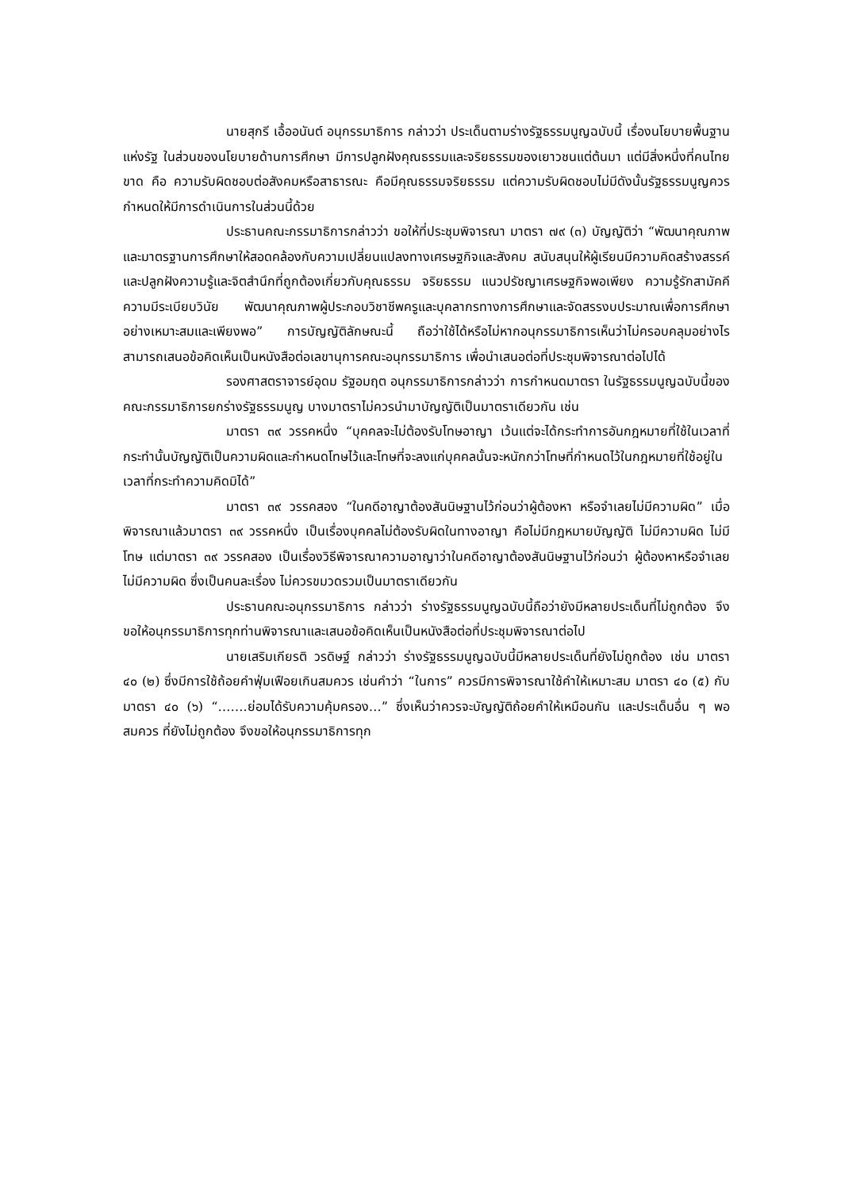นายสุกรี เอื้ออนันต์ อนุกรรมาธิการ กล่าวว่า ประเด็นตามร่างรัฐธรรมนูญฉบับนี้ เรื่องนโยบายพื้นฐานแห่งรัฐ ในส่วนของนโยบายด้านการศึกษา มีการปลูกฝังคุณธรรมและจริยธรรมของเยาวชนแต่ต้นมา แต่มีสิ่งหนึ่งที่คนไทยขาด คือ ความรับผิดชอบต่อสังคมหรือสาธารณะ คือมีคุณธรรมจริยธรรม แต่ความรับผิดชอบไม่มีดังนั้นรัฐธรรมนูญควรกำหนดให้มีการดำเนินการในส่วนนี้ด้วย
ประธานคณะกรรมาธิการกล่าวว่า ขอให้ที่ประชุมพิจารณา มาตรา ๗๙ (๓) บัญญัติว่า “พัฒนาคุณภาพและมาตรฐานการศึกษาให้สอดคล้องกับความเปลี่ยนแปลงทางเศรษฐกิจและสังคม สนับสนุนให้ผู้เรียนมีความคิดสร้างสรรค์และปลูกฝังความรู้และจิตสำนึกที่ถูกต้องเกี่ยวกับคุณธรรม จริยธรรม แนวปรัชญาเศรษฐกิจพอเพียง ความรู้รักสามัคคี ความมีระเบียบวินัย พัฒนาคุณภาพผู้ประกอบวิชาชีพครูและบุคลากรทางการศึกษาและจัดสรรงบประมาณเพื่อการศึกษาอย่างเหมาะสมและเพียงพอ” การบัญญัติลักษณะนี้ ถือว่าใช้ได้หรือไม่หากอนุกรรมาธิการเห็นว่าไม่ครอบคลุมอย่างไร สามารถเสนอข้อคิดเห็นเป็นหนังสือต่อเลขานุการคณะอนุกรรมาธิการ เพื่อนำเสนอต่อที่ประชุมพิจารณาต่อไปได้
รองศาสตราจารย์อุดม รัฐอมฤต อนุกรรมาธิการกล่าวว่า การกำหนดมาตรา ในรัฐธรรมนูญฉบับนี้ของคณะกรรมาธิการยกร่างรัฐธรรมนูญ บางมาตราไม่ควรนำมาบัญญัติเป็นมาตราเดียวกัน เช่น
มาตรา ๓๙ วรรคหนึ่ง “บุคคลจะไม่ต้องรับโทษอาญา เว้นแต่จะได้กระทำการอันกฎหมายที่ใช้ในเวลาที่กระทำนั้นบัญญัติเป็นความผิดและกำหนดโทษไว้และโทษที่จะลงแก่บุคคลนั้นจะหนักกว่าโทษที่กำหนดไว้ในกฎหมายที่ใช้อยู่ในเวลาที่กระทำความคิดมิได้”
มาตรา ๓๙ วรรคสอง “ในคดีอาญาต้องสันนิษฐานไว้ก่อนว่าผู้ต้องหา หรือจำเลยไม่มีความผิด” เมื่อพิจารณาแล้วมาตรา ๓๙ วรรคหนึ่ง เป็นเรื่องบุคคลไม่ต้องรับผิดในทางอาญา คือไม่มีกฎหมายบัญญัติ ไม่มีความผิด ไม่มีโทษ แต่มาตรา ๓๙ วรรคสอง เป็นเรื่องวิธีพิจารณาความอาญาว่าในคดีอาญาต้องสันนิษฐานไว้ก่อนว่า ผู้ต้องหาหรือจำเลยไม่มีความผิด ซึ่งเป็นคนละเรื่อง ไม่ควรขมวดรวมเป็นมาตราเดียวกัน
ประธานคณะอนุกรรมาธิการ กล่าวว่า ร่างรัฐธรรมนูญฉบับนี้ถือว่ายังมีหลายประเด็นที่ไม่ถูกต้อง จึงขอให้อนุกรรมาธิการทุกท่านพิจารณาและเสนอข้อคิดเห็นเป็นหนังสือต่อที่ประชุมพิจารณาต่อไป
นายเสริมเกียรติ วรดิษฐ์ กล่าวว่า ร่างรัฐธรรมนูญฉบับนี้มีหลายประเด็นที่ยังไม่ถูกต้อง เช่น มาตรา ๔๐ (๒) ซึ่งมีการใช้ถ้อยคำฟุ่มเฟือยเกินสมควร เช่นคำว่า “ในการ” ควรมีการพิจารณาใช้คำให้เหมาะสม มาตรา ๔๐ (๕) กับมาตรา ๔๐ (๖) “…….ย่อมได้รับความคุ้มครอง…” ซึ่งเห็นว่าควรจะบัญญัติถ้อยคำให้เหมือนกัน และประเด็นอื่น ๆ พอสมควร ที่ยังไม่ถูกต้อง จึงขอให้อนุกรรมาธิการทุก